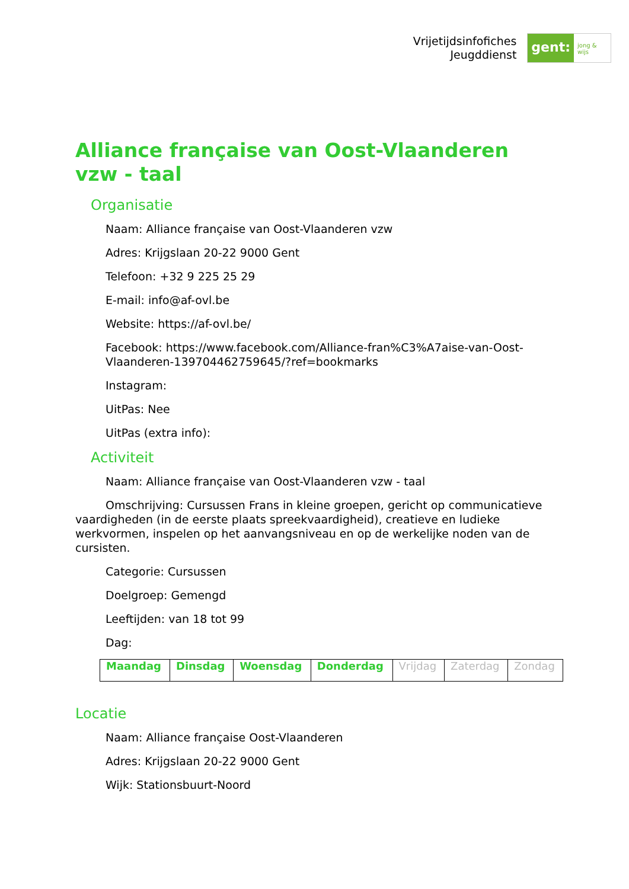Vrijetijdsinfofiches
Jeugddienst
gent:
jong & wijs
Alliance française van Oost-Vlaanderen vzw - taal
Organisatie
Naam: Alliance française van Oost-Vlaanderen vzw
Adres: Krijgslaan 20-22 9000 Gent
Telefoon: +32 9 225 25 29
E-mail: info@af-ovl.be
Website: https://af-ovl.be/
Facebook: https://www.facebook.com/Alliance-fran%C3%A7aise-van-Oost-Vlaanderen-139704462759645/?ref=bookmarks
Instagram:
UitPas: Nee
UitPas (extra info):
Activiteit
Naam: Alliance française van Oost-Vlaanderen vzw - taal
Omschrijving: Cursussen Frans in kleine groepen, gericht op communicatieve vaardigheden (in de eerste plaats spreekvaardigheid), creatieve en ludieke werkvormen, inspelen op het aanvangsniveau en op de werkelijke noden van de cursisten.
Categorie: Cursussen
Doelgroep: Gemengd
Leeftijden: van 18 tot 99
Dag:
| Maandag | Dinsdag | Woensdag | Donderdag | Vrijdag | Zaterdag | Zondag |
Locatie
Naam: Alliance française Oost-Vlaanderen
Adres: Krijgslaan 20-22 9000 Gent
Wijk: Stationsbuurt-Noord